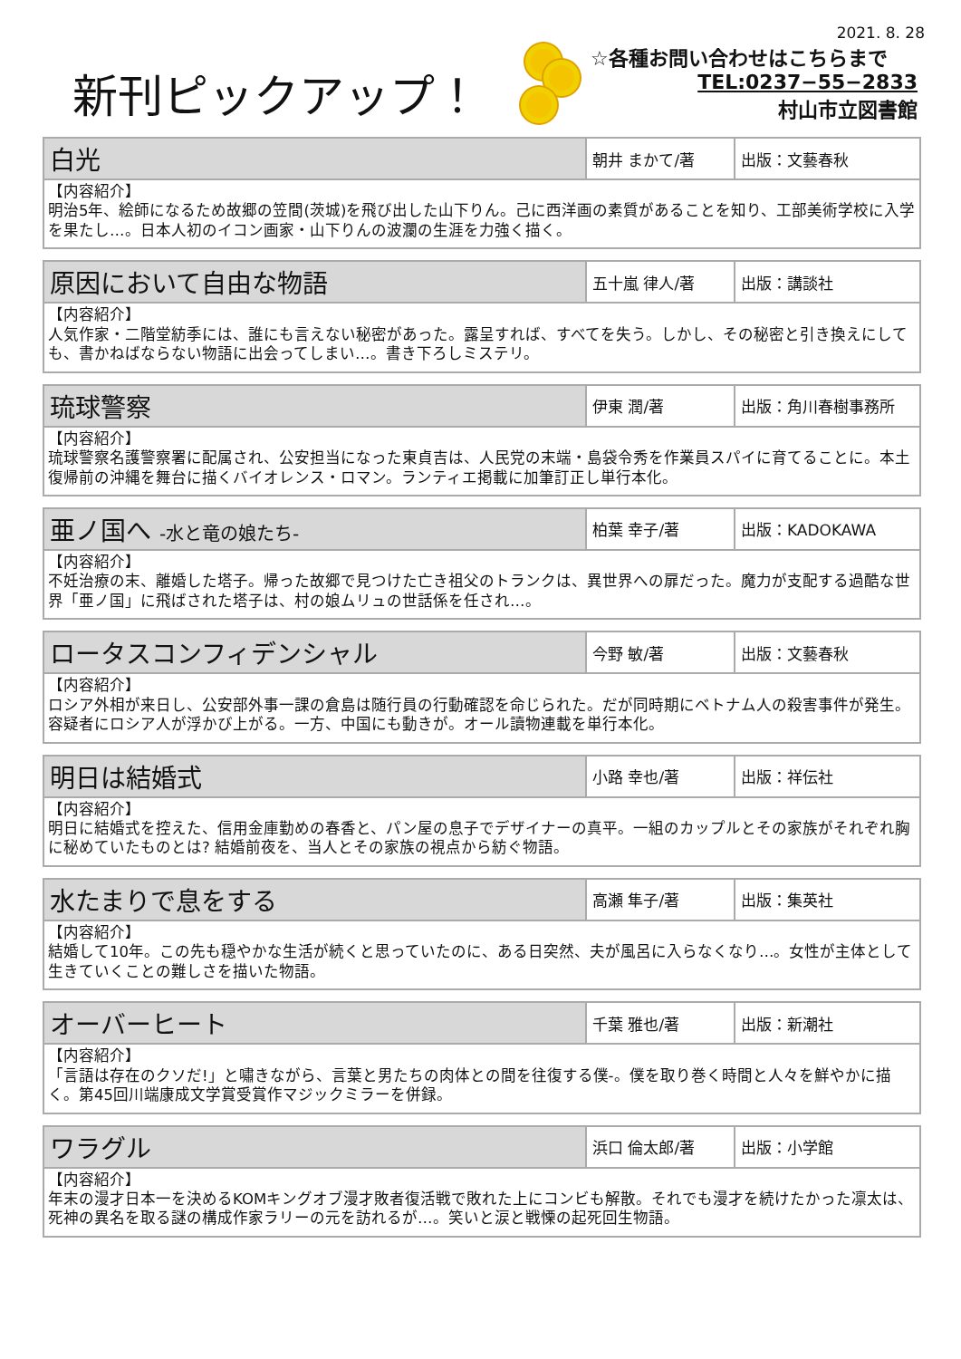2021. 8. 28
新刊ピックアップ！
☆各種お問い合わせはこちらまで
TEL:0237−55−2833
村山市立図書館
| 白光 | 朝井 まかて/著 | 出版：文藝春秋 |
| 【内容紹介】 明治5年、絵師になるため故郷の笠間(茨城)を飛び出した山下りん。己に西洋画の素質があることを知り、工部美術学校に入学を果たし…。日本人初のイコン画家・山下りんの波瀾の生涯を力強く描く。 | | |
| 原因において自由な物語 | 五十嵐 律人/著 | 出版：講談社 |
| 【内容紹介】 人気作家・二階堂紡季には、誰にも言えない秘密があった。露呈すれば、すべてを失う。しかし、その秘密と引き換えにしても、書かねばならない物語に出会ってしまい…。書き下ろしミステリ。 | | |
| 琉球警察 | 伊東 潤/著 | 出版：角川春樹事務所 |
| 【内容紹介】 琉球警察名護警察署に配属され、公安担当になった東貞吉は、人民党の末端・島袋令秀を作業員スパイに育てることに。本土復帰前の沖縄を舞台に描くバイオレンス・ロマン。ランティエ掲載に加筆訂正し単行本化。 | | |
| 亜ノ国へ -水と竜の娘たち- | 柏葉 幸子/著 | 出版：KADOKAWA |
| 【内容紹介】 不妊治療の末、離婚した塔子。帰った故郷で見つけた亡き祖父のトランクは、異世界への扉だった。魔力が支配する過酷な世界「亜ノ国」に飛ばされた塔子は、村の娘ムリュの世話係を任され…。 | | |
| ロータスコンフィデンシャル | 今野 敏/著 | 出版：文藝春秋 |
| 【内容紹介】 ロシア外相が来日し、公安部外事一課の倉島は随行員の行動確認を命じられた。だが同時期にベトナム人の殺害事件が発生。容疑者にロシア人が浮かび上がる。一方、中国にも動きが。オール讀物連載を単行本化。 | | |
| 明日は結婚式 | 小路 幸也/著 | 出版：祥伝社 |
| 【内容紹介】 明日に結婚式を控えた、信用金庫勤めの春香と、パン屋の息子でデザイナーの真平。一組のカップルとその家族がそれぞれ胸に秘めていたものとは? 結婚前夜を、当人とその家族の視点から紡ぐ物語。 | | |
| 水たまりで息をする | 高瀬 隼子/著 | 出版：集英社 |
| 【内容紹介】 結婚して10年。この先も穏やかな生活が続くと思っていたのに、ある日突然、夫が風呂に入らなくなり…。女性が主体として生きていくことの難しさを描いた物語。 | | |
| オーバーヒート | 千葉 雅也/著 | 出版：新潮社 |
| 【内容紹介】 「言語は存在のクソだ!」と嘯きながら、言葉と男たちの肉体との間を往復する僕-。僕を取り巻く時間と人々を鮮やかに描く。第45回川端康成文学賞受賞作マジックミラーを併録。 | | |
| ワラグル | 浜口 倫太郎/著 | 出版：小学館 |
| 【内容紹介】 年末の漫才日本一を決めるKOMキングオブ漫才敗者復活戦で敗れた上にコンビも解散。それでも漫才を続けたかった凛太は、死神の異名を取る謎の構成作家ラリーの元を訪れるが…。笑いと涙と戦慄の起死回生物語。 | | |